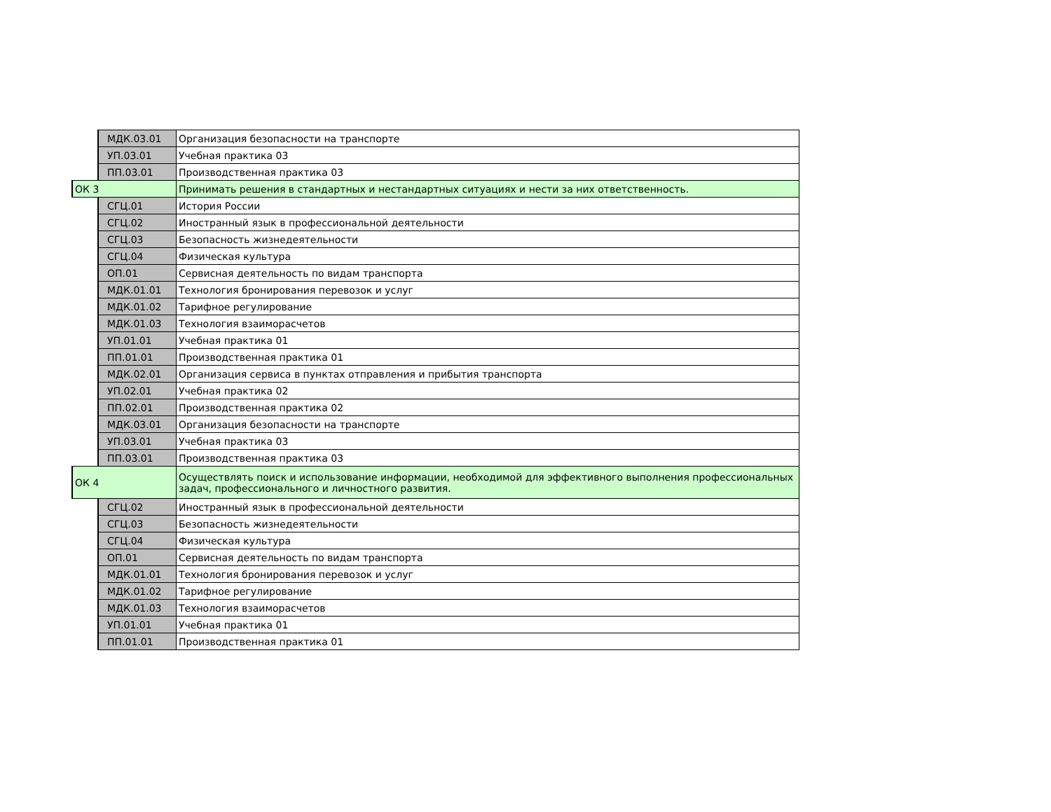| | МДК.03.01 | Организация безопасности на транспорте |
| | УП.03.01 | Учебная практика 03 |
| | ПП.03.01 | Производственная практика 03 |
| ОК 3 | | Принимать решения в стандартных и нестандартных ситуациях и нести за них ответственность. |
| | СГЦ.01 | История России |
| | СГЦ.02 | Иностранный язык в профессиональной деятельности |
| | СГЦ.03 | Безопасность жизнедеятельности |
| | СГЦ.04 | Физическая культура |
| | ОП.01 | Сервисная деятельность по видам транспорта |
| | МДК.01.01 | Технология бронирования перевозок и услуг |
| | МДК.01.02 | Тарифное регулирование |
| | МДК.01.03 | Технология взаиморасчетов |
| | УП.01.01 | Учебная практика 01 |
| | ПП.01.01 | Производственная практика 01 |
| | МДК.02.01 | Организация сервиса в пунктах отправления и прибытия транспорта |
| | УП.02.01 | Учебная практика 02 |
| | ПП.02.01 | Производственная практика 02 |
| | МДК.03.01 | Организация безопасности на транспорте |
| | УП.03.01 | Учебная практика 03 |
| | ПП.03.01 | Производственная практика 03 |
| ОК 4 | | Осуществлять поиск и использование информации, необходимой для эффективного выполнения профессиональных задач, профессионального и личностного развития. |
| | СГЦ.02 | Иностранный язык в профессиональной деятельности |
| | СГЦ.03 | Безопасность жизнедеятельности |
| | СГЦ.04 | Физическая культура |
| | ОП.01 | Сервисная деятельность по видам транспорта |
| | МДК.01.01 | Технология бронирования перевозок и услуг |
| | МДК.01.02 | Тарифное регулирование |
| | МДК.01.03 | Технология взаиморасчетов |
| | УП.01.01 | Учебная практика 01 |
| | ПП.01.01 | Производственная практика 01 |